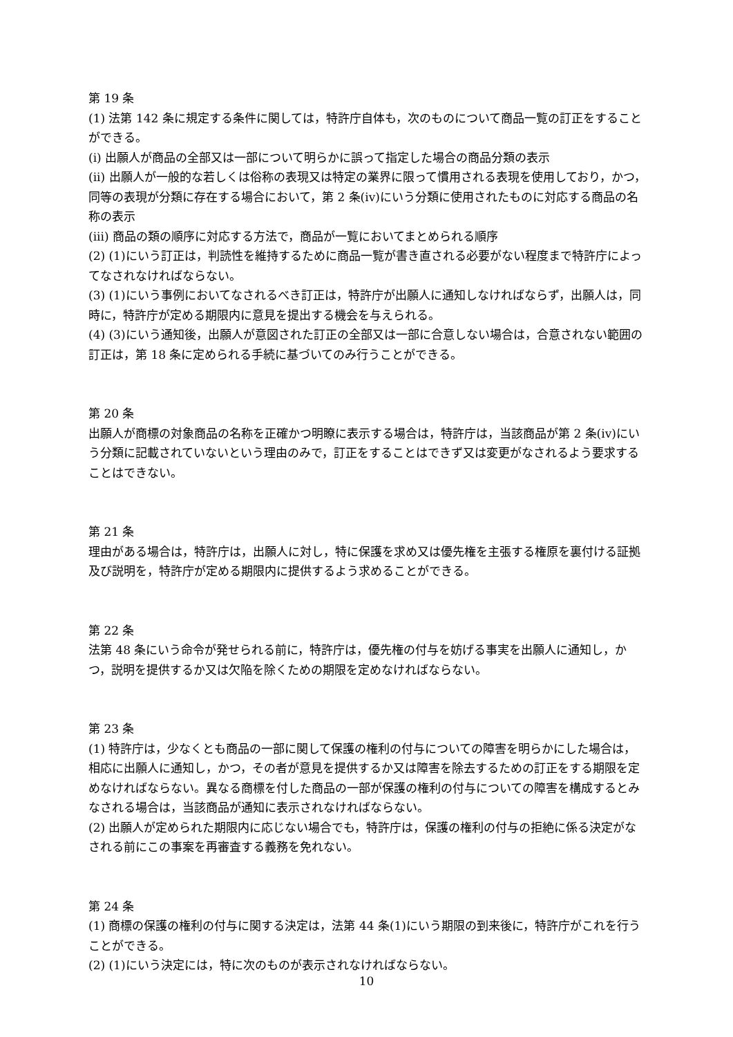第 19 条
(1) 法第 142 条に規定する条件に関しては，特許庁自体も，次のものについて商品一覧の訂正をすることができる。
(i) 出願人が商品の全部又は一部について明らかに誤って指定した場合の商品分類の表示
(ii) 出願人が一般的な若しくは俗称の表現又は特定の業界に限って慣用される表現を使用しており，かつ，同等の表現が分類に存在する場合において，第 2 条(iv)にいう分類に使用されたものに対応する商品の名称の表示
(iii) 商品の類の順序に対応する方法で，商品が一覧においてまとめられる順序
(2) (1)にいう訂正は，判読性を維持するために商品一覧が書き直される必要がない程度まで特許庁によってなされなければならない。
(3) (1)にいう事例においてなされるべき訂正は，特許庁が出願人に通知しなければならず，出願人は，同時に，特許庁が定める期限内に意見を提出する機会を与えられる。
(4) (3)にいう通知後，出願人が意図された訂正の全部又は一部に合意しない場合は，合意されない範囲の訂正は，第 18 条に定められる手続に基づいてのみ行うことができる。
第 20 条
出願人が商標の対象商品の名称を正確かつ明瞭に表示する場合は，特許庁は，当該商品が第 2 条(iv)にいう分類に記載されていないという理由のみで，訂正をすることはできず又は変更がなされるよう要求することはできない。
第 21 条
理由がある場合は，特許庁は，出願人に対し，特に保護を求め又は優先権を主張する権原を裏付ける証拠及び説明を，特許庁が定める期限内に提供するよう求めることができる。
第 22 条
法第 48 条にいう命令が発せられる前に，特許庁は，優先権の付与を妨げる事実を出願人に通知し，かつ，説明を提供するか又は欠陥を除くための期限を定めなければならない。
第 23 条
(1) 特許庁は，少なくとも商品の一部に関して保護の権利の付与についての障害を明らかにした場合は，相応に出願人に通知し，かつ，その者が意見を提供するか又は障害を除去するための訂正をする期限を定めなければならない。異なる商標を付した商品の一部が保護の権利の付与についての障害を構成するとみなされる場合は，当該商品が通知に表示されなければならない。
(2) 出願人が定められた期限内に応じない場合でも，特許庁は，保護の権利の付与の拒絶に係る決定がなされる前にこの事案を再審査する義務を免れない。
第 24 条
(1) 商標の保護の権利の付与に関する決定は，法第 44 条(1)にいう期限の到来後に，特許庁がこれを行うことができる。
(2) (1)にいう決定には，特に次のものが表示されなければならない。
10